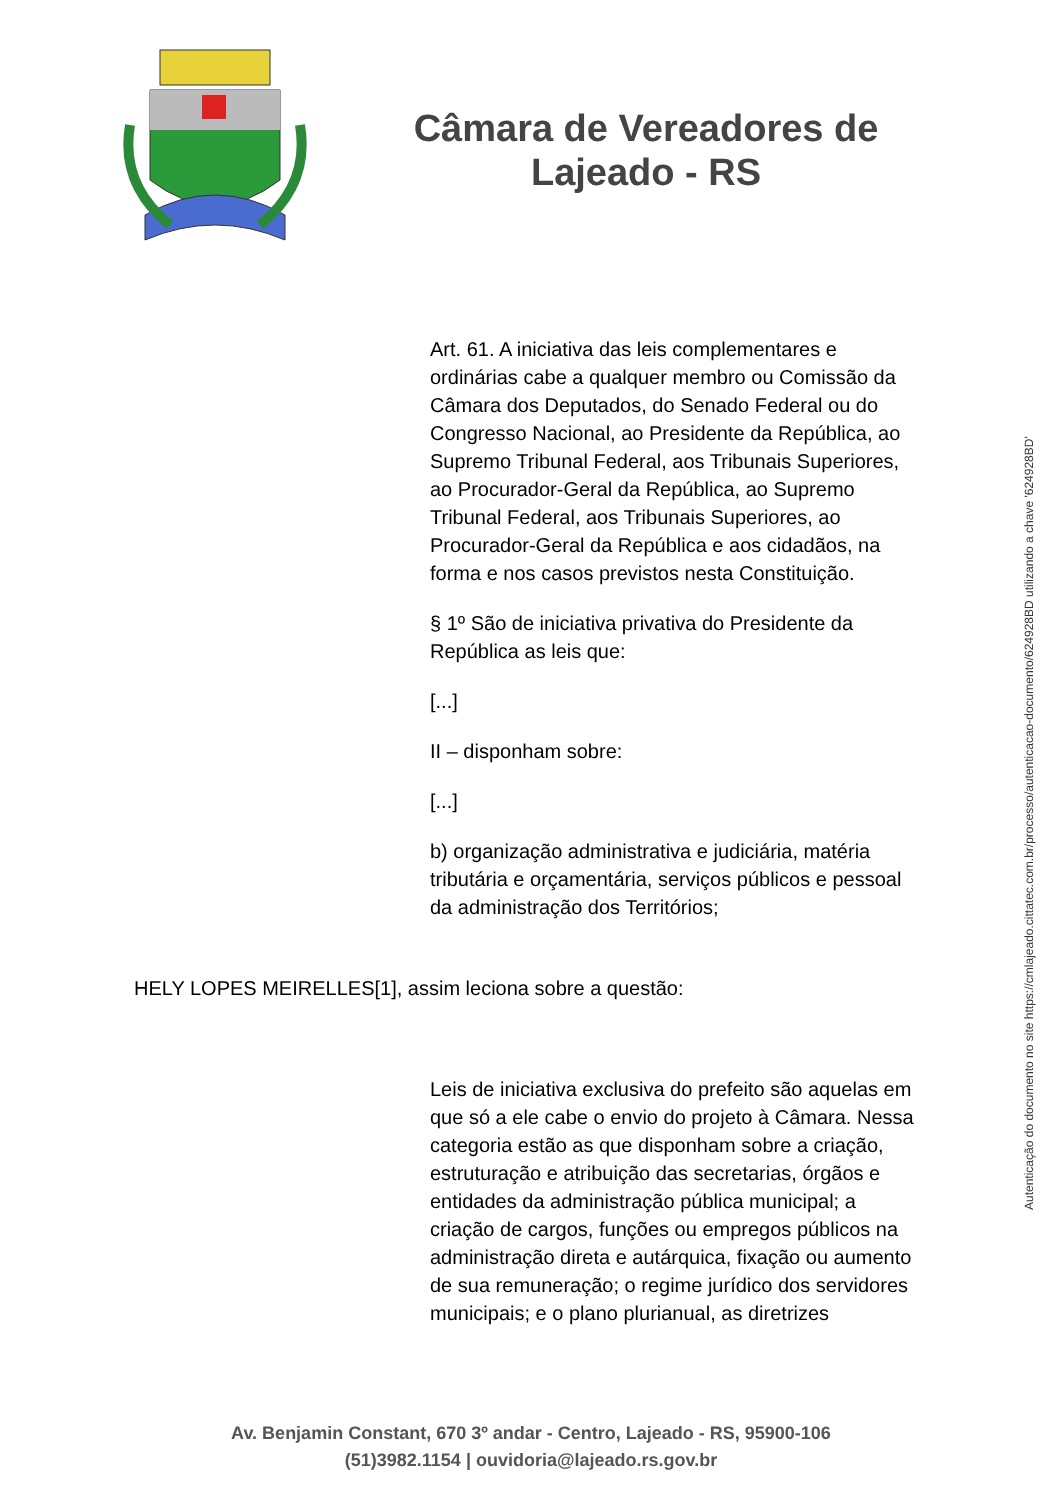Câmara de Vereadores de
Lajeado - RS
Art. 61. A iniciativa das leis complementares e ordinárias cabe a qualquer membro ou Comissão da Câmara dos Deputados, do Senado Federal ou do Congresso Nacional, ao Presidente da República, ao Supremo Tribunal Federal, aos Tribunais Superiores, ao Procurador-Geral da República, ao Supremo Tribunal Federal, aos Tribunais Superiores, ao Procurador-Geral da República e aos cidadãos, na forma e nos casos previstos nesta Constituição.
§ 1º São de iniciativa privativa do Presidente da República as leis que:
[...]
II – disponham sobre:
[...]
b) organização administrativa e judiciária, matéria tributária e orçamentária, serviços públicos e pessoal da administração dos Territórios;
HELY LOPES MEIRELLES[1], assim leciona sobre a questão:
Leis de iniciativa exclusiva do prefeito são aquelas em que só a ele cabe o envio do projeto à Câmara. Nessa categoria estão as que disponham sobre a criação, estruturação e atribuição das secretarias, órgãos e entidades da administração pública municipal; a criação de cargos, funções ou empregos públicos na administração direta e autárquica, fixação ou aumento de sua remuneração; o regime jurídico dos servidores municipais; e o plano plurianual, as diretrizes
Av. Benjamin Constant, 670 3º andar - Centro, Lajeado - RS, 95900-106
(51)3982.1154 | ouvidoria@lajeado.rs.gov.br
Autenticação do documento no site https://cmlajeado.cittatec.com.br/processo/autenticacao-documento/624928BD utilizando a chave '624928BD'